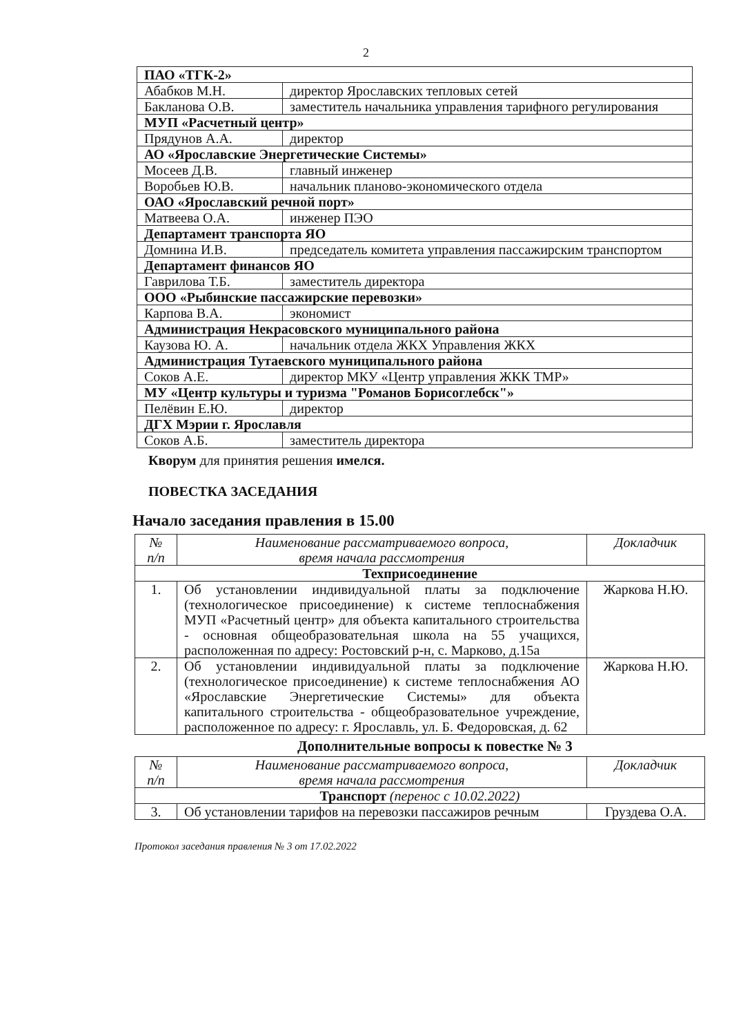2
| ПАО «ТГК-2» | |
| Абабков М.Н. | директор Ярославских тепловых сетей |
| Бакланова О.В. | заместитель начальника управления тарифного регулирования |
| МУП «Расчетный центр» | |
| Прядунов А.А. | директор |
| АО «Ярославские Энергетические Системы» | |
| Мосеев Д.В. | главный инженер |
| Воробьев Ю.В. | начальник планово-экономического отдела |
| ОАО «Ярославский речной порт» | |
| Матвеева О.А. | инженер ПЭО |
| Департамент транспорта ЯО | |
| Домнина И.В. | председатель комитета управления пассажирским транспортом |
| Департамент финансов ЯО | |
| Гаврилова Т.Б. | заместитель директора |
| ООО «Рыбинские пассажирские перевозки» | |
| Карпова В.А. | экономист |
| Администрация Некрасовского муниципального района | |
| Каузова Ю. А. | начальник отдела ЖКХ Управления ЖКХ |
| Администрация Тутаевского муниципального района | |
| Соков А.Е. | директор МКУ «Центр управления ЖКК ТМР» |
| МУ «Центр культуры и туризма "Романов Борисоглебск"» | |
| Пелёвин Е.Ю. | директор |
| ДГХ Мэрии г. Ярославля | |
| Соков А.Б. | заместитель директора |
Кворум для принятия решения имелся.
ПОВЕСТКА ЗАСЕДАНИЯ
Начало заседания правления в 15.00
| № п/п | Наименование рассматриваемого вопроса, время начала рассмотрения | Докладчик |
| --- | --- | --- |
| Техприсоединение | | |
| 1. | Об установлении индивидуальной платы за подключение (технологическое присоединение) к системе теплоснабжения МУП «Расчетный центр» для объекта капитального строительства - основная общеобразовательная школа на 55 учащихся, расположенная по адресу: Ростовский р-н, с. Марково, д.15а | Жаркова Н.Ю. |
| 2. | Об установлении индивидуальной платы за подключение (технологическое присоединение) к системе теплоснабжения АО «Ярославские Энергетические Системы» для объекта капитального строительства - общеобразовательное учреждение, расположенное по адресу: г. Ярославль, ул. Б. Федоровская, д. 62 | Жаркова Н.Ю. |
Дополнительные вопросы к повестке № 3
| № п/п | Наименование рассматриваемого вопроса, время начала рассмотрения | Докладчик |
| --- | --- | --- |
| Транспорт (перенос с 10.02.2022) | | |
| 3. | Об установлении тарифов на перевозки пассажиров речным | Груздева О.А. |
Протокол заседания правления № 3 от 17.02.2022